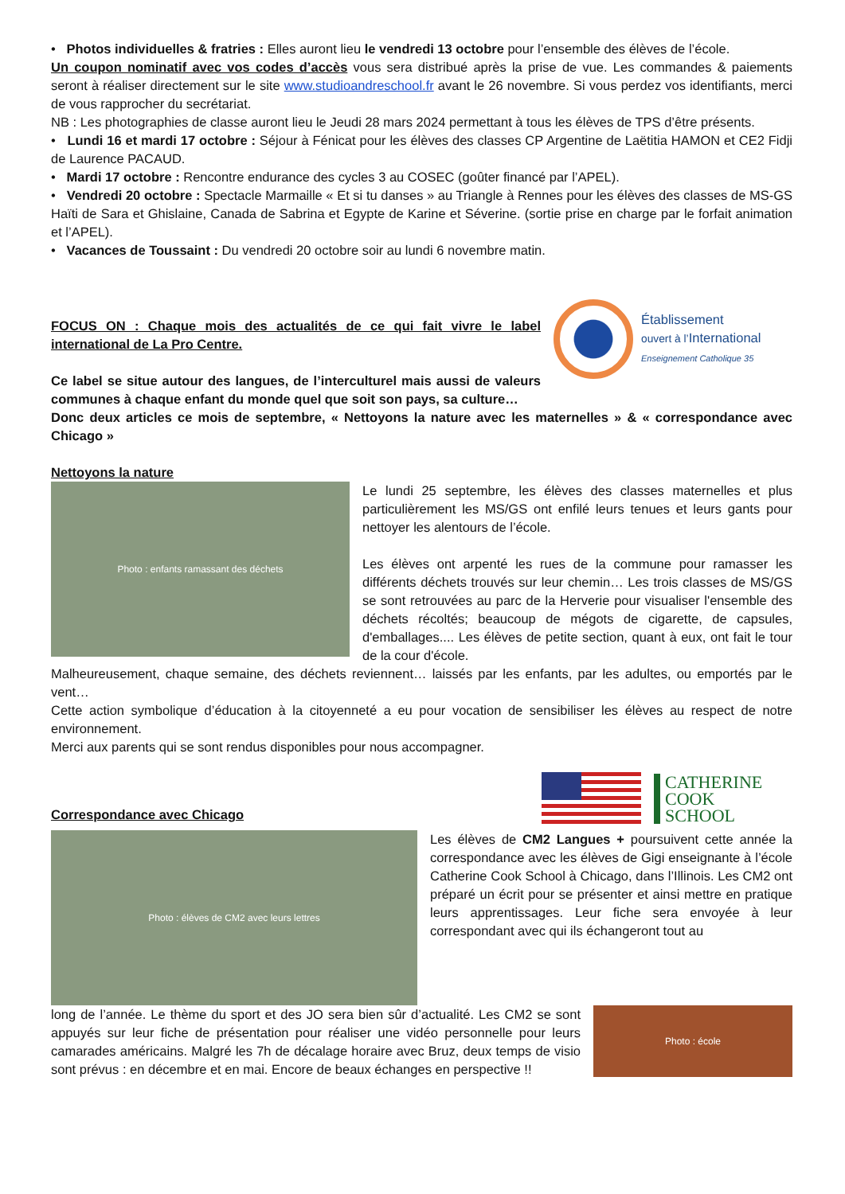• Photos individuelles & fratries : Elles auront lieu le vendredi 13 octobre pour l’ensemble des élèves de l’école.
Un coupon nominatif avec vos codes d’accès vous sera distribué après la prise de vue. Les commandes & paiements seront à réaliser directement sur le site www.studioandreschool.fr avant le 26 novembre. Si vous perdez vos identifiants, merci de vous rapprocher du secrétariat.
NB : Les photographies de classe auront lieu le Jeudi 28 mars 2024 permettant à tous les élèves de TPS d’être présents.
• Lundi 16 et mardi 17 octobre : Séjour à Fénicat pour les élèves des classes CP Argentine de Laëtitia HAMON et CE2 Fidji de Laurence PACAUD.
• Mardi 17 octobre : Rencontre endurance des cycles 3 au COSEC (goûter financé par l’APEL).
• Vendredi 20 octobre : Spectacle Marmaille « Et si tu danses » au Triangle à Rennes pour les élèves des classes de MS-GS Haïti de Sara et Ghislaine, Canada de Sabrina et Egypte de Karine et Séverine. (sortie prise en charge par le forfait animation et l’APEL).
• Vacances de Toussaint : Du vendredi 20 octobre soir au lundi 6 novembre matin.
FOCUS ON : Chaque mois des actualités de ce qui fait vivre le label international de La Pro Centre.
Ce label se situe autour des langues, de l’interculturel mais aussi de valeurs communes à chaque enfant du monde quel que soit son pays, sa culture…
Établissement
ouvert à l’International
Enseignement Catholique 35
Donc deux articles ce mois de septembre, « Nettoyons la nature avec les maternelles » & « correspondance avec Chicago »
Nettoyons la nature
Photo : enfants ramassant des déchets
Le lundi 25 septembre, les élèves des classes maternelles et plus particulièrement les MS/GS ont enfilé leurs tenues et leurs gants pour nettoyer les alentours de l’école.
Les élèves ont arpenté les rues de la commune pour ramasser les différents déchets trouvés sur leur chemin… Les trois classes de MS/GS se sont retrouvées au parc de la Herverie pour visualiser l'ensemble des déchets récoltés; beaucoup de mégots de cigarette, de capsules, d'emballages.... Les élèves de petite section, quant à eux, ont fait le tour de la cour d'école.
Malheureusement, chaque semaine, des déchets reviennent… laissés par les enfants, par les adultes, ou emportés par le vent…
Cette action symbolique d’éducation à la citoyenneté a eu pour vocation de sensibiliser les élèves au respect de notre environnement.
Merci aux parents qui se sont rendus disponibles pour nous accompagner.
Correspondance avec Chicago
CATHERINE
COOK
SCHOOL
Photo : élèves de CM2 avec leurs lettres
Les élèves de CM2 Langues + poursuivent cette année la correspondance avec les élèves de Gigi enseignante à l’école Catherine Cook School à Chicago, dans l’Illinois. Les CM2 ont préparé un écrit pour se présenter et ainsi mettre en pratique leurs apprentissages. Leur fiche sera envoyée à leur correspondant avec qui ils échangeront tout au
long de l’année. Le thème du sport et des JO sera bien sûr d’actualité. Les CM2 se sont appuyés sur leur fiche de présentation pour réaliser une vidéo personnelle pour leurs camarades américains. Malgré les 7h de décalage horaire avec Bruz, deux temps de visio sont prévus : en décembre et en mai. Encore de beaux échanges en perspective !!
Photo : école